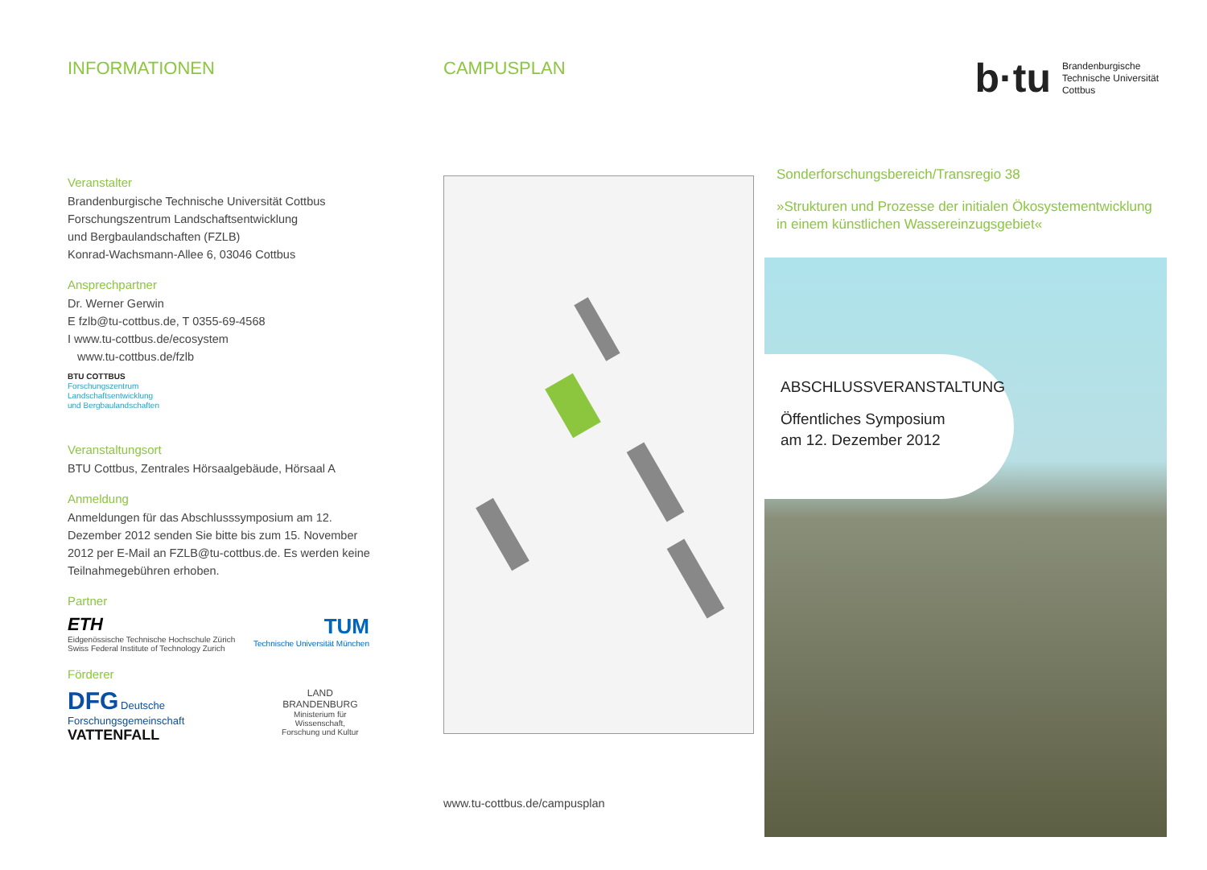INFORMATIONEN
Veranstalter
Brandenburgische Technische Universität Cottbus
Forschungszentrum Landschaftsentwicklung
und Bergbaulandschaften (FZLB)
Konrad-Wachsmann-Allee 6, 03046 Cottbus
Ansprechpartner
Dr. Werner Gerwin
E fzlb@tu-cottbus.de, T 0355-69-4568
I www.tu-cottbus.de/ecosystem
www.tu-cottbus.de/fzlb
BTU COTTBUS
Forschungszentrum
Landschaftsentwicklung
und Bergbaulandschaften
Veranstaltungsort
BTU Cottbus, Zentrales Hörsaalgebäude, Hörsaal A
Anmeldung
Anmeldungen für das Abschlusssymposium am 12. Dezember 2012 senden Sie bitte bis zum 15. November 2012 per E-Mail an FZLB@tu-cottbus.de. Es werden keine Teilnahmegebühren erhoben.
Partner
ETH
Eidgenössische Technische Hochschule Zürich
Swiss Federal Institute of Technology Zurich
TUM
Technische Universität München
Förderer
DFG Deutsche Forschungsgemeinschaft
VATTENFALL
LAND
BRANDENBURG
Ministerium für Wissenschaft,
Forschung und Kultur
CAMPUSPLAN
www.tu-cottbus.de/campusplan
b·tu
Brandenburgische
Technische Universität
Cottbus
Sonderforschungsbereich/Transregio 38
»Strukturen und Prozesse der initialen Ökosystem­entwicklung in einem künstlichen Wassereinzugsgebiet«
ABSCHLUSSVERANSTALTUNG
Öffentliches Symposium
am 12. Dezember 2012